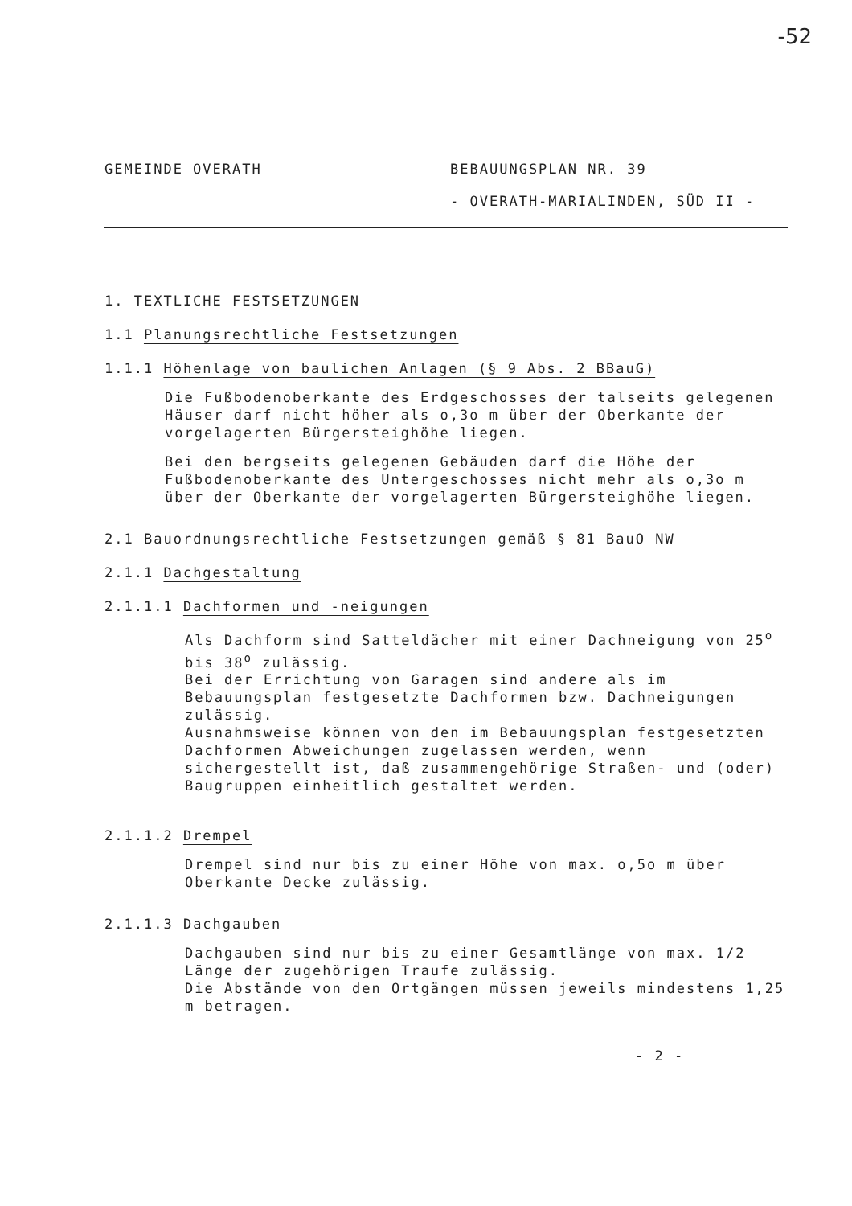-52
GEMEINDE OVERATH BEBAUUNGSPLAN NR. 39
- OVERATH-MARIALINDEN, SÜD II -
1. TEXTLICHE FESTSETZUNGEN
1.1 Planungsrechtliche Festsetzungen
1.1.1 Höhenlage von baulichen Anlagen (§ 9 Abs. 2 BBauG)
Die Fußbodenoberkante des Erdgeschosses der talseits gelegenen Häuser darf nicht höher als o,3o m über der Oberkante der vorgelagerten Bürgersteighöhe liegen.
Bei den bergseits gelegenen Gebäuden darf die Höhe der Fußbodenoberkante des Untergeschosses nicht mehr als o,3o m über der Oberkante der vorgelagerten Bürgersteighöhe liegen.
2.1 Bauordnungsrechtliche Festsetzungen gemäß § 81 BauO NW
2.1.1 Dachgestaltung
2.1.1.1 Dachformen und -neigungen
Als Dachform sind Satteldächer mit einer Dachneigung von 25<sup>o</sup> bis 38<sup>o</sup> zulässig.
Bei der Errichtung von Garagen sind andere als im Bebauungsplan festgesetzte Dachformen bzw. Dachneigungen zulässig.
Ausnahmsweise können von den im Bebauungsplan festgesetzten Dachformen Abweichungen zugelassen werden, wenn sichergestellt ist, daß zusammengehörige Straßen- und (oder) Baugruppen einheitlich gestaltet werden.
2.1.1.2 Drempel
Drempel sind nur bis zu einer Höhe von max. o,5o m über Oberkante Decke zulässig.
2.1.1.3 Dachgauben
Dachgauben sind nur bis zu einer Gesamtlänge von max. 1/2 Länge der zugehörigen Traufe zulässig.
Die Abstände von den Ortgängen müssen jeweils mindestens 1,25 m betragen.
- 2 -